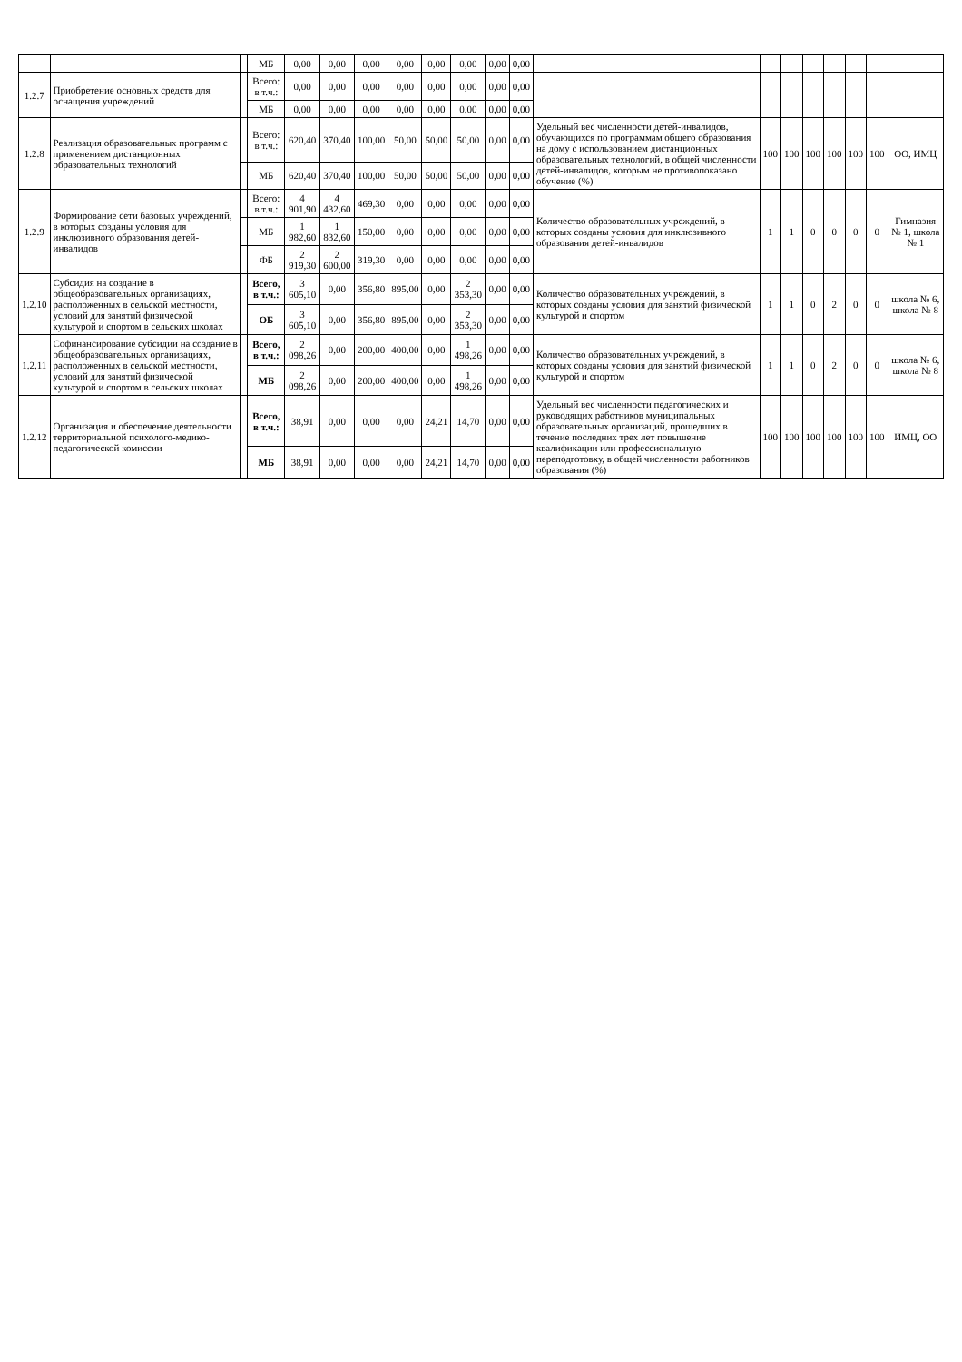| | | | МБ | 0,00 | 0,00 | 0,00 | 0,00 | 0,00 | 0,00 | 0,00 | 0,00 | | | | | | | | |
| 1.2.7 | Приобретение основных средств для оснащения учреждений | | Всего: в т.ч.: | 0,00 | 0,00 | 0,00 | 0,00 | 0,00 | 0,00 | 0,00 | 0,00 | | | | | | | | |
| | | | МБ | 0,00 | 0,00 | 0,00 | 0,00 | 0,00 | 0,00 | 0,00 | 0,00 | | | | | | | | |
| 1.2.8 | Реализация образовательных программ с применением дистанционных образовательных технологий | | Всего: в т.ч.: | 620,40 | 370,40 | 100,00 | 50,00 | 50,00 | 50,00 | 0,00 | 0,00 | Удельный вес численности детей-инвалидов, обучающихся по программам общего образования на дому с использованием дистанционных образовательных технологий, в общей численности детей-инвалидов, которым не противопоказано обучение (%) | 100 | 100 | 100 | 100 | 100 | 100 | ОО, ИМЦ |
| | | | МБ | 620,40 | 370,40 | 100,00 | 50,00 | 50,00 | 50,00 | 0,00 | 0,00 | | | | | | | | |
| 1.2.9 | Формирование сети базовых учреждений, в которых созданы условия для инклюзивного образования детей-инвалидов | | Всего: в т.ч.: | 4 901,90 | 4 432,60 | 469,30 | 0,00 | 0,00 | 0,00 | 0,00 | 0,00 | Количество образовательных учреждений, в которых созданы условия для инклюзивного образования детей-инвалидов | 1 | 1 | 0 | 0 | 0 | 0 | Гимназия № 1, школа № 1 |
| | | | МБ | 1 982,60 | 1 832,60 | 150,00 | 0,00 | 0,00 | 0,00 | 0,00 | 0,00 | | | | | | | | |
| | | | ФБ | 2 919,30 | 2 600,00 | 319,30 | 0,00 | 0,00 | 0,00 | 0,00 | 0,00 | | | | | | | | |
| 1.2.10 | Субсидия на создание в общеобразовательных организациях, расположенных в сельской местности, условий для занятий физической культурой и спортом в сельских школах | | Всего, в т.ч.: | 3 605,10 | 0,00 | 356,80 | 895,00 | 0,00 | 2 353,30 | 0,00 | 0,00 | Количество образовательных учреждений, в которых созданы условия для занятий физической культурой и спортом | 1 | 1 | 0 | 2 | 0 | 0 | школа № 6, школа № 8 |
| | | | ОБ | 3 605,10 | 0,00 | 356,80 | 895,00 | 0,00 | 2 353,30 | 0,00 | 0,00 | | | | | | | | |
| 1.2.11 | Софинансирование субсидии на создание в общеобразовательных организациях, расположенных в сельской местности, условий для занятий физической культурой и спортом в сельских школах | | Всего, в т.ч.: | 2 098,26 | 0,00 | 200,00 | 400,00 | 0,00 | 1 498,26 | 0,00 | 0,00 | Количество образовательных учреждений, в которых созданы условия для занятий физической культурой и спортом | 1 | 1 | 0 | 2 | 0 | 0 | школа № 6, школа № 8 |
| | | | МБ | 2 098,26 | 0,00 | 200,00 | 400,00 | 0,00 | 1 498,26 | 0,00 | 0,00 | | | | | | | | |
| 1.2.12 | Организация и обеспечение деятельности территориальной психолого-медико-педагогической комиссии | | Всего, в т.ч.: | 38,91 | 0,00 | 0,00 | 0,00 | 24,21 | 14,70 | 0,00 | 0,00 | Удельный вес численности педагогических и руководящих работников муниципальных образовательных организаций, прошедших в течение последних трех лет повышение квалификации или профессиональную переподготовку, в общей численности работников образования (%) | 100 | 100 | 100 | 100 | 100 | 100 | ИМЦ, ОО |
| | | | МБ | 38,91 | 0,00 | 0,00 | 0,00 | 24,21 | 14,70 | 0,00 | 0,00 | | | | | | | | |